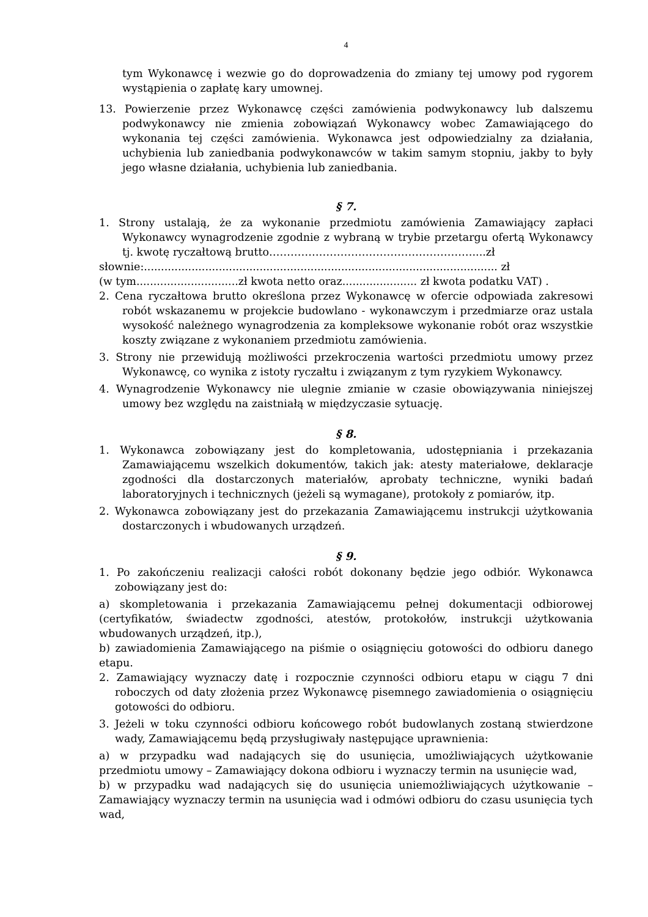4
tym Wykonawcę i wezwie go do doprowadzenia do zmiany tej umowy pod rygorem wystąpienia o zapłatę kary umownej.
13. Powierzenie przez Wykonawcę części zamówienia podwykonawcy lub dalszemu podwykonawcy nie zmienia zobowiązań Wykonawcy wobec Zamawiającego do wykonania tej części zamówienia. Wykonawca jest odpowiedzialny za działania, uchybienia lub zaniedbania podwykonawców w takim samym stopniu, jakby to były jego własne działania, uchybienia lub zaniedbania.
§ 7.
1. Strony ustalają, że za wykonanie przedmiotu zamówienia Zamawiający zapłaci Wykonawcy wynagrodzenie zgodnie z wybraną w trybie przetargu ofertą Wykonawcy tj. kwotę ryczałtową brutto…………………………………………………....zł
słownie:........................................................................................................ zł
(w tym..............................zł kwota netto oraz...................... zł kwota podatku VAT) .
2. Cena ryczałtowa brutto określona przez Wykonawcę w ofercie odpowiada zakresowi robót wskazanemu w projekcie budowlano - wykonawczym i przedmiarze oraz ustala wysokość należnego wynagrodzenia za kompleksowe wykonanie robót oraz wszystkie koszty związane z wykonaniem przedmiotu zamówienia.
3. Strony nie przewidują możliwości przekroczenia wartości przedmiotu umowy przez Wykonawcę, co wynika z istoty ryczałtu i związanym z tym ryzykiem Wykonawcy.
4. Wynagrodzenie Wykonawcy nie ulegnie zmianie w czasie obowiązywania niniejszej umowy bez względu na zaistniałą w międzyczasie sytuację.
§ 8.
1. Wykonawca zobowiązany jest do kompletowania, udostępniania i przekazania Zamawiającemu wszelkich dokumentów, takich jak: atesty materiałowe, deklaracje zgodności dla dostarczonych materiałów, aprobaty techniczne, wyniki badań laboratoryjnych i technicznych (jeżeli są wymagane), protokoły z pomiarów, itp.
2. Wykonawca zobowiązany jest do przekazania Zamawiającemu instrukcji użytkowania dostarczonych i wbudowanych urządzeń.
§ 9.
1. Po zakończeniu realizacji całości robót dokonany będzie jego odbiór. Wykonawca zobowiązany jest do:
a) skompletowania i przekazania Zamawiającemu pełnej dokumentacji odbiorowej (certyfikatów, świadectw zgodności, atestów, protokołów, instrukcji użytkowania wbudowanych urządzeń, itp.),
b) zawiadomienia Zamawiającego na piśmie o osiągnięciu gotowości do odbioru danego etapu.
2. Zamawiający wyznaczy datę i rozpocznie czynności odbioru etapu w ciągu 7 dni roboczych od daty złożenia przez Wykonawcę pisemnego zawiadomienia o osiągnięciu gotowości do odbioru.
3. Jeżeli w toku czynności odbioru końcowego robót budowlanych zostaną stwierdzone wady, Zamawiającemu będą przysługiwały następujące uprawnienia:
a) w przypadku wad nadających się do usunięcia, umożliwiających użytkowanie przedmiotu umowy – Zamawiający dokona odbioru i wyznaczy termin na usunięcie wad,
b) w przypadku wad nadających się do usunięcia uniemożliwiających użytkowanie – Zamawiający wyznaczy termin na usunięcia wad i odmówi odbioru do czasu usunięcia tych wad,